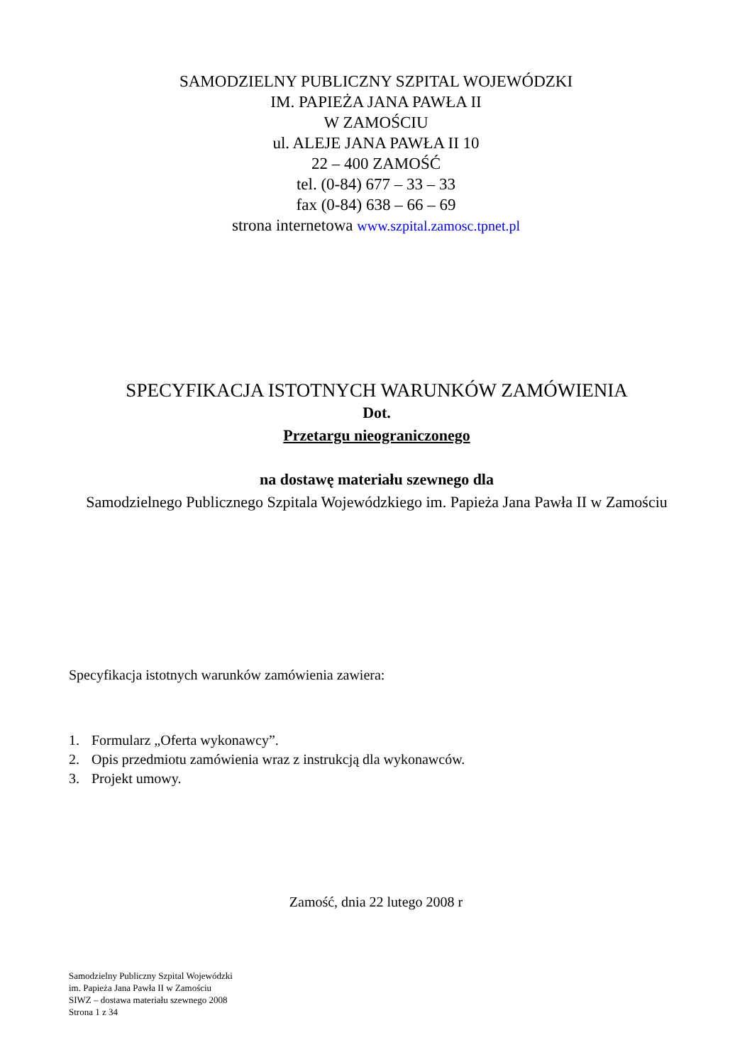SAMODZIELNY PUBLICZNY SZPITAL WOJEWÓDZKI
IM. PAPIEŻA JANA PAWŁA II
W ZAMOŚCIU
ul. ALEJE JANA PAWŁA II 10
22 – 400 ZAMOŚĆ
tel. (0-84) 677 – 33 – 33
fax (0-84) 638 – 66 – 69
strona internetowa www.szpital.zamosc.tpnet.pl
SPECYFIKACJA ISTOTNYCH WARUNKÓW ZAMÓWIENIA
Dot.
Przetargu nieograniczonego
na dostawę materiału szewnego dla
Samodzielnego Publicznego Szpitala Wojewódzkiego im. Papieża Jana Pawła II w Zamościu
Specyfikacja istotnych warunków zamówienia zawiera:
1. Formularz „Oferta wykonawcy”.
2. Opis przedmiotu zamówienia wraz z instrukcją dla wykonawców.
3. Projekt umowy.
Zamość, dnia 22 lutego 2008 r
Samodzielny Publiczny Szpital Wojewódzki
im. Papieża Jana Pawła II w Zamościu
SIWZ – dostawa materiału szewnego 2008
Strona 1 z 34